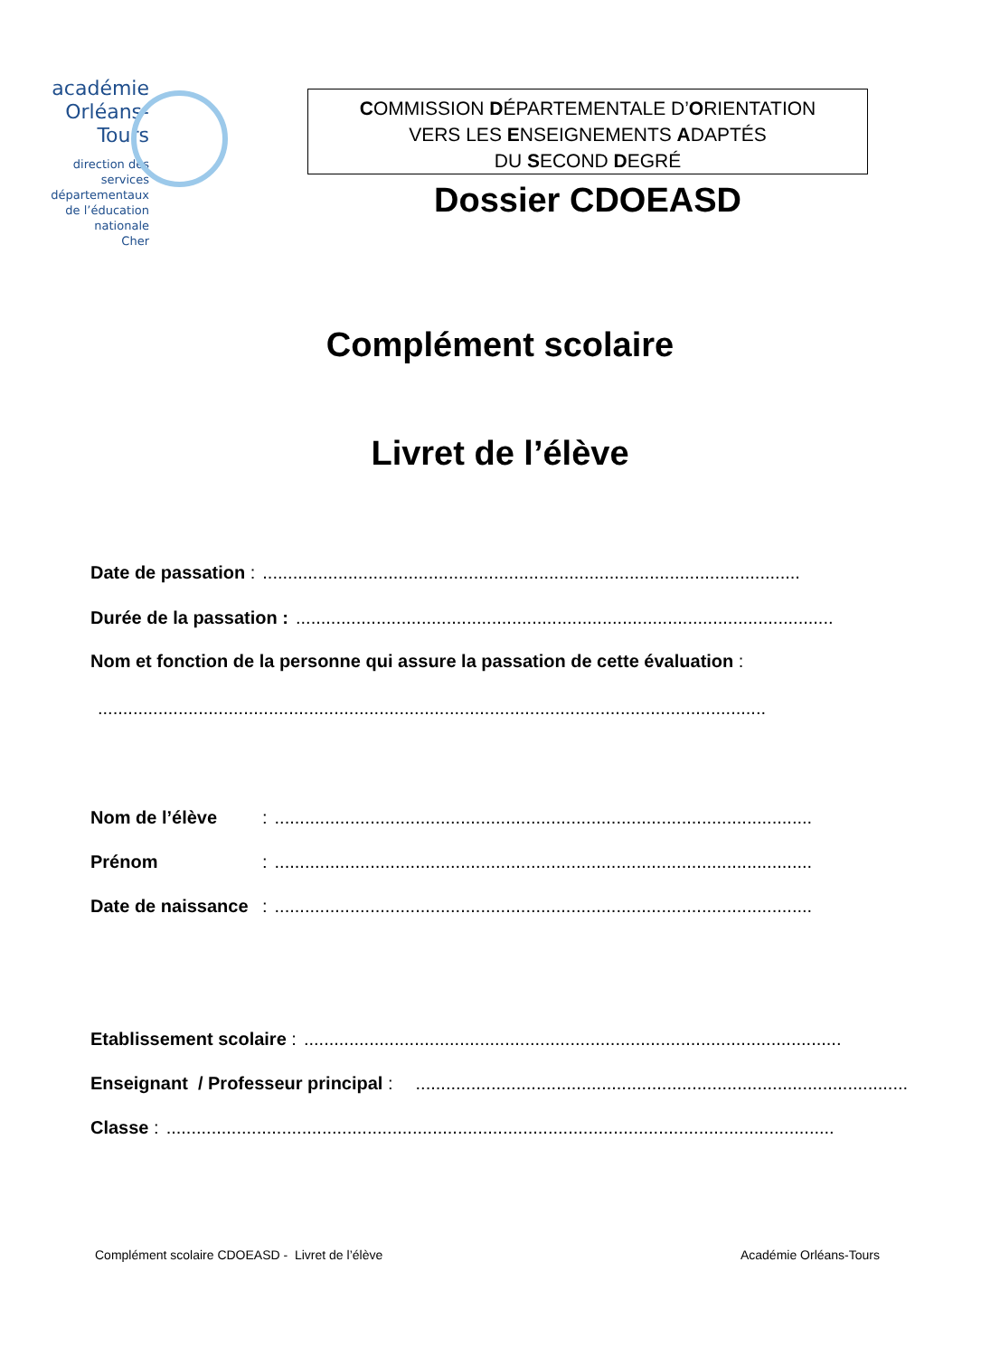académie
Orléans-Tours
direction des services
départementaux
de l’éducation nationale
Cher
COMMISSION DÉPARTEMENTALE D’ORIENTATION
VERS LES ENSEIGNEMENTS ADAPTÉS
DU SECOND DEGRÉ
Dossier CDOEASD
Complément scolaire
Livret de l’élève
Date de passation :...........................................................................................................
Durée de la passation :...........................................................................................................
Nom et fonction de la personne qui assure la passation de cette évaluation :
.....................................................................................................................................
Nom de l’élève:...........................................................................................................
Prénom:...........................................................................................................
Date de naissance:...........................................................................................................
Etablissement scolaire :...........................................................................................................
Enseignant / Professeur principal :...........................................................................................................
Classe :.....................................................................................................................................
Complément scolaire CDOEASD - Livret de l’élève
Académie Orléans-Tours